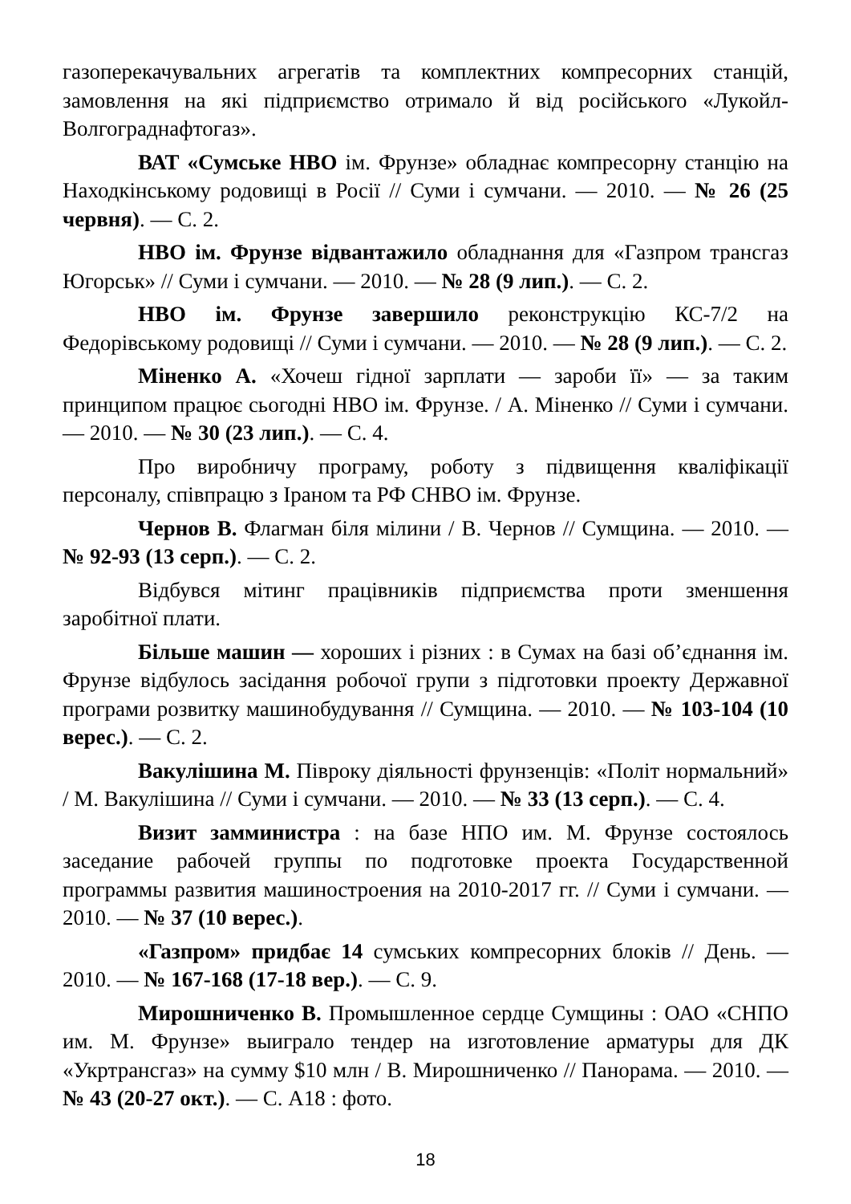газоперекачувальних агрегатів та комплектних компресорних станцій, замовлення на які підприємство отримало й від російського «Лукойл-Волгограднафтогаз».
ВАТ «Сумське НВО ім. Фрунзе» обладнає компресорну станцію на Находкінському родовищі в Росії // Суми і сумчани. — 2010. — № 26 (25 червня). — С. 2.
НВО ім. Фрунзе відвантажило обладнання для «Газпром трансгаз Югорськ» // Суми і сумчани. — 2010. — № 28 (9 лип.). — С. 2.
НВО ім. Фрунзе завершило реконструкцію КС-7/2 на Федорівському родовищі // Суми і сумчани. — 2010. — № 28 (9 лип.). — С. 2.
Міненко А. «Хочеш гідної зарплати — зароби її» — за таким принципом працює сьогодні НВО ім. Фрунзе. / А. Міненко // Суми і сумчани. — 2010. — № 30 (23 лип.). — С. 4.
Про виробничу програму, роботу з підвищення кваліфікації персоналу, співпрацю з Іраном та РФ СНВО ім. Фрунзе.
Чернов В. Флагман біля мілини / В. Чернов // Сумщина. — 2010. — № 92-93 (13 серп.). — С. 2.
Відбувся мітинг працівників підприємства проти зменшення заробітної плати.
Більше машин — хороших і різних : в Сумах на базі об’єднання ім. Фрунзе відбулось засідання робочої групи з підготовки проекту Державної програми розвитку машинобудування // Сумщина. — 2010. — № 103-104 (10 верес.). — С. 2.
Вакулішина М. Півроку діяльності фрунзенців: «Політ нормальний» / М. Вакулішина // Суми і сумчани. — 2010. — № 33 (13 серп.). — С. 4.
Визит замминистра : на базе НПО им. М. Фрунзе состоялось заседание рабочей группы по подготовке проекта Государственной программы развития машиностроения на 2010-2017 гг. // Суми і сумчани. — 2010. — № 37 (10 верес.).
«Газпром» придбає 14 сумських компресорних блоків // День. — 2010. — № 167-168 (17-18 вер.). — С. 9.
Мирошниченко В. Промышленное сердце Сумщины : ОАО «СНПО им. М. Фрунзе» выиграло тендер на изготовление арматуры для ДК «Укртрансгаз» на сумму $10 млн / В. Мирошниченко // Панорама. — 2010. — № 43 (20-27 окт.). — С. А18 : фото.
18